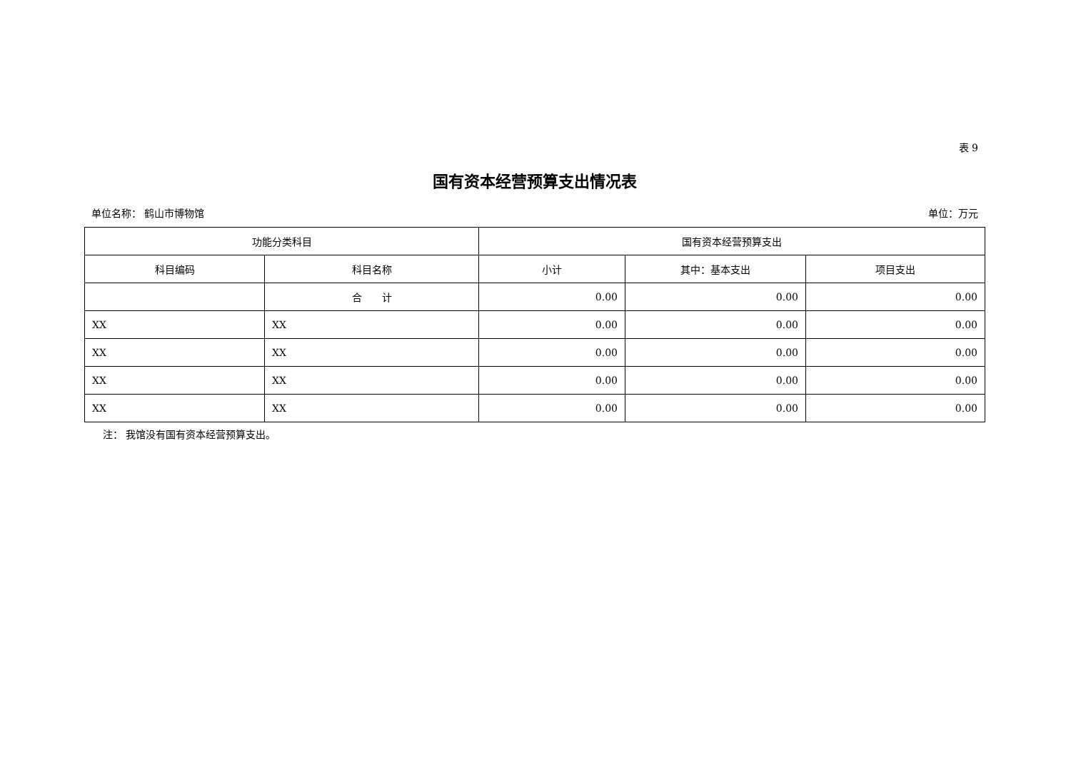表 9
国有资本经营预算支出情况表
单位名称： 鹤山市博物馆 单位：万元
| 功能分类科目 | | 国有资本经营预算支出 | | |
| --- | --- | --- | --- | --- |
| 科目编码 | 科目名称 | 小计 | 其中：基本支出 | 项目支出 |
| | 合 计 | 0.00 | 0.00 | 0.00 |
| XX | XX | 0.00 | 0.00 | 0.00 |
| XX | XX | 0.00 | 0.00 | 0.00 |
| XX | XX | 0.00 | 0.00 | 0.00 |
| XX | XX | 0.00 | 0.00 | 0.00 |
注： 我馆没有国有资本经营预算支出。